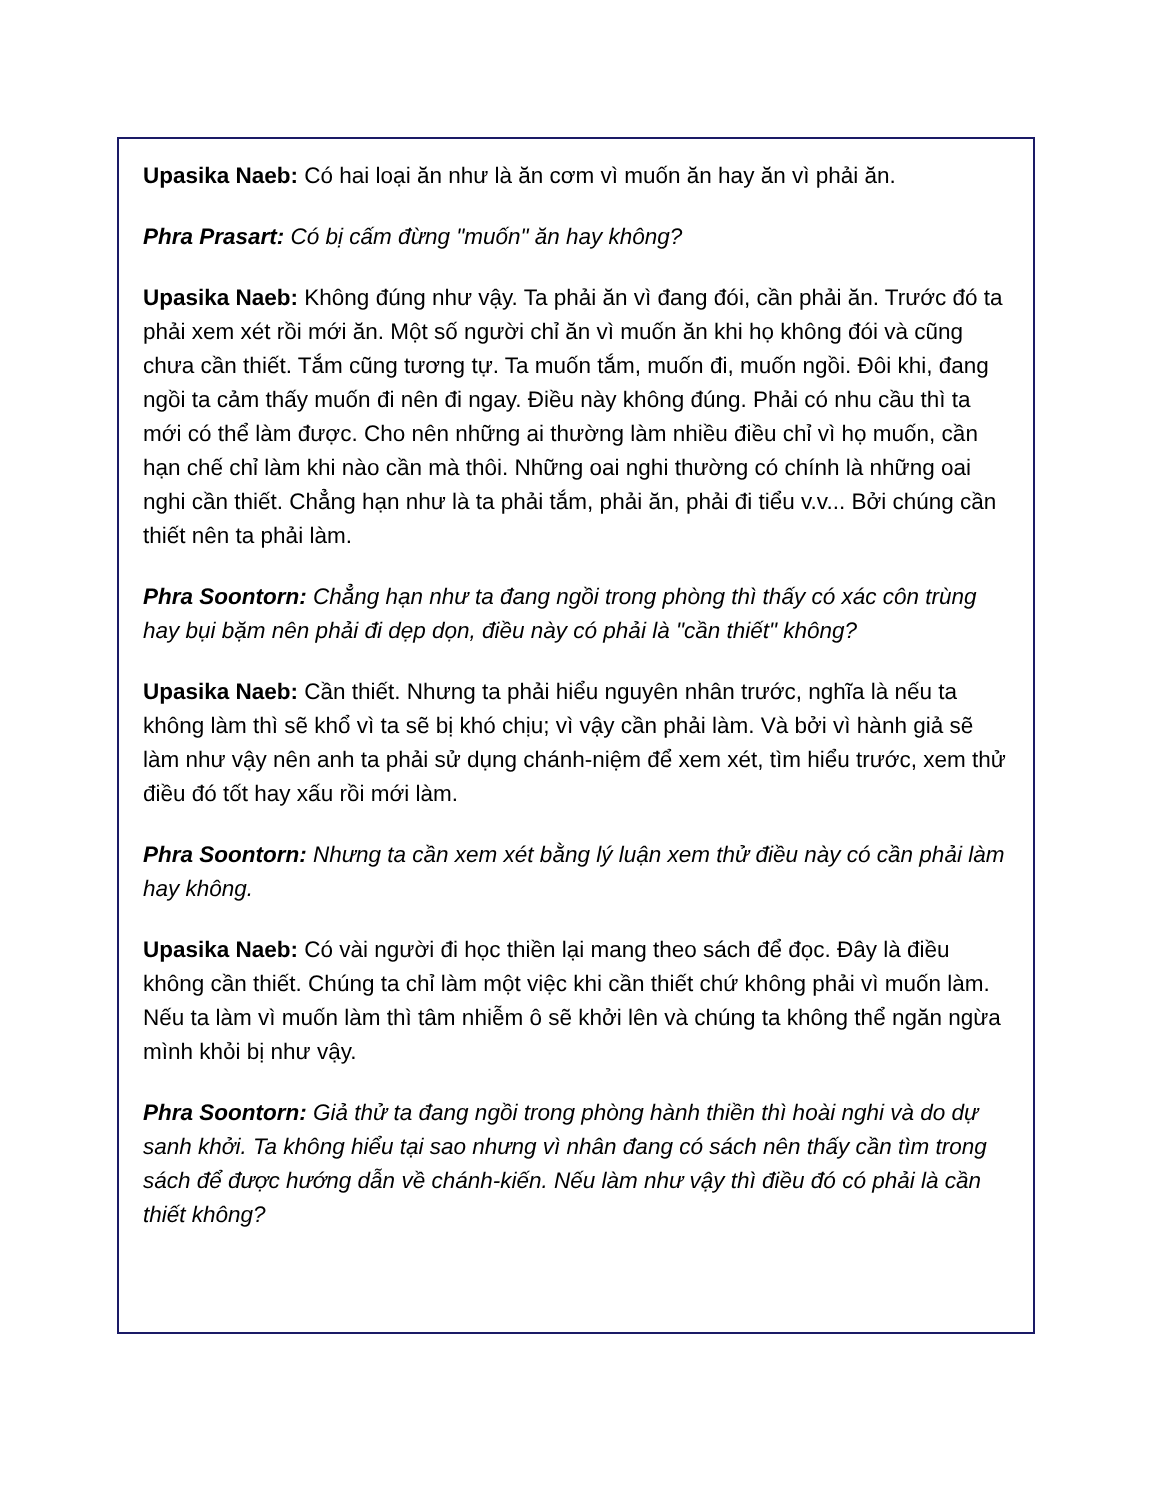Upasika Naeb: Có hai loại ăn như là ăn cơm vì muốn ăn hay ăn vì phải ăn.
Phra Prasart: Có bị cấm đừng "muốn" ăn hay không?
Upasika Naeb: Không đúng như vậy. Ta phải ăn vì đang đói, cần phải ăn. Trước đó ta phải xem xét rồi mới ăn. Một số người chỉ ăn vì muốn ăn khi họ không đói và cũng chưa cần thiết. Tắm cũng tương tự. Ta muốn tắm, muốn đi, muốn ngồi. Đôi khi, đang ngồi ta cảm thấy muốn đi nên đi ngay. Điều này không đúng. Phải có nhu cầu thì ta mới có thể làm được. Cho nên những ai thường làm nhiều điều chỉ vì họ muốn, cần hạn chế chỉ làm khi nào cần mà thôi. Những oai nghi thường có chính là những oai nghi cần thiết. Chẳng hạn như là ta phải tắm, phải ăn, phải đi tiểu v.v... Bởi chúng cần thiết nên ta phải làm.
Phra Soontorn: Chẳng hạn như ta đang ngồi trong phòng thì thấy có xác côn trùng hay bụi bặm nên phải đi dẹp dọn, điều này có phải là "cần thiết" không?
Upasika Naeb: Cần thiết. Nhưng ta phải hiểu nguyên nhân trước, nghĩa là nếu ta không làm thì sẽ khổ vì ta sẽ bị khó chịu; vì vậy cần phải làm. Và bởi vì hành giả sẽ làm như vậy nên anh ta phải sử dụng chánh-niệm để xem xét, tìm hiểu trước, xem thử điều đó tốt hay xấu rồi mới làm.
Phra Soontorn: Nhưng ta cần xem xét bằng lý luận xem thử điều này có cần phải làm hay không.
Upasika Naeb: Có vài người đi học thiền lại mang theo sách để đọc. Đây là điều không cần thiết. Chúng ta chỉ làm một việc khi cần thiết chứ không phải vì muốn làm. Nếu ta làm vì muốn làm thì tâm nhiễm ô sẽ khởi lên và chúng ta không thể ngăn ngừa mình khỏi bị như vậy.
Phra Soontorn: Giả thử ta đang ngồi trong phòng hành thiền thì hoài nghi và do dự sanh khởi. Ta không hiểu tại sao nhưng vì nhân đang có sách nên thấy cần tìm trong sách để được hướng dẫn về chánh-kiến. Nếu làm như vậy thì điều đó có phải là cần thiết không?